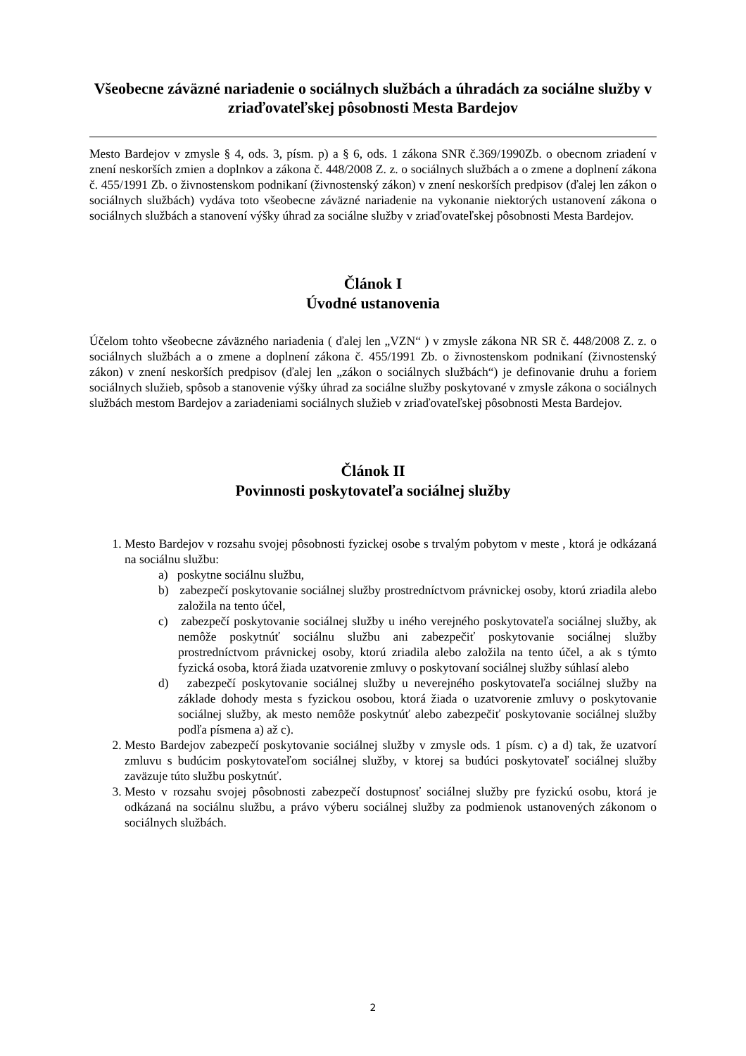Všeobecne záväzné nariadenie o sociálnych službách a úhradách za sociálne služby v zriaďovateľskej pôsobnosti Mesta Bardejov
Mesto Bardejov v zmysle § 4, ods. 3, písm. p) a § 6, ods. 1 zákona SNR č.369/1990Zb. o obecnom zriadení v znení neskorších zmien a doplnkov a zákona č. 448/2008 Z. z. o sociálnych službách a o zmene a doplnení zákona č. 455/1991 Zb. o živnostenskom podnikaní (živnostenský zákon) v znení neskorších predpisov (ďalej len zákon o sociálnych službách) vydáva toto všeobecne záväzné nariadenie na vykonanie niektorých ustanovení zákona o sociálnych službách a stanovení výšky úhrad za sociálne služby v zriaďovateľskej pôsobnosti Mesta Bardejov.
Článok I
Úvodné ustanovenia
Účelom tohto všeobecne záväzného nariadenia ( ďalej len „VZN“ ) v zmysle zákona NR SR č. 448/2008 Z. z. o sociálnych službách a o zmene a doplnení zákona č. 455/1991 Zb. o živnostenskom podnikaní (živnostenský zákon) v znení neskorších predpisov (ďalej len „zákon o sociálnych službách“) je definovanie druhu a foriem sociálnych služieb, spôsob a stanovenie výšky úhrad za sociálne služby poskytované v zmysle zákona o sociálnych službách mestom Bardejov a zariadeniami sociálnych služieb v zriaďovateľskej pôsobnosti Mesta Bardejov.
Článok II
Povinnosti poskytovateľa sociálnej služby
1. Mesto Bardejov v rozsahu svojej pôsobnosti fyzickej osobe s trvalým pobytom v meste , ktorá je odkázaná na sociálnu službu:
a) poskytne sociálnu službu,
b) zabezpečí poskytovanie sociálnej služby prostredníctvom právnickej osoby, ktorú zriadila alebo založila na tento účel,
c) zabezpečí poskytovanie sociálnej služby u iného verejného poskytovateľa sociálnej služby, ak nemôže poskytnúť sociálnu službu ani zabezpečiť poskytovanie sociálnej služby prostredníctvom právnickej osoby, ktorú zriadila alebo založila na tento účel, a ak s týmto fyzická osoba, ktorá žiada uzatvorenie zmluvy o poskytovaní sociálnej služby súhlasí alebo
d) zabezpečí poskytovanie sociálnej služby u neverejného poskytovateľa sociálnej služby na základe dohody mesta s fyzickou osobou, ktorá žiada o uzatvorenie zmluvy o poskytovanie sociálnej služby, ak mesto nemôže poskytnúť alebo zabezpečiť poskytovanie sociálnej služby podľa písmena a) až c).
2. Mesto Bardejov zabezpečí poskytovanie sociálnej služby v zmysle ods. 1 písm. c) a d) tak, že uzatvorí zmluvu s budúcim poskytovateľom sociálnej služby, v ktorej sa budúci poskytovateľ sociálnej služby zaväzuje túto službu poskytnúť.
3. Mesto v rozsahu svojej pôsobnosti zabezpečí dostupnosť sociálnej služby pre fyzickú osobu, ktorá je odkázaná na sociálnu službu, a právo výberu sociálnej služby za podmienok ustanovených zákonom o sociálnych službách.
2